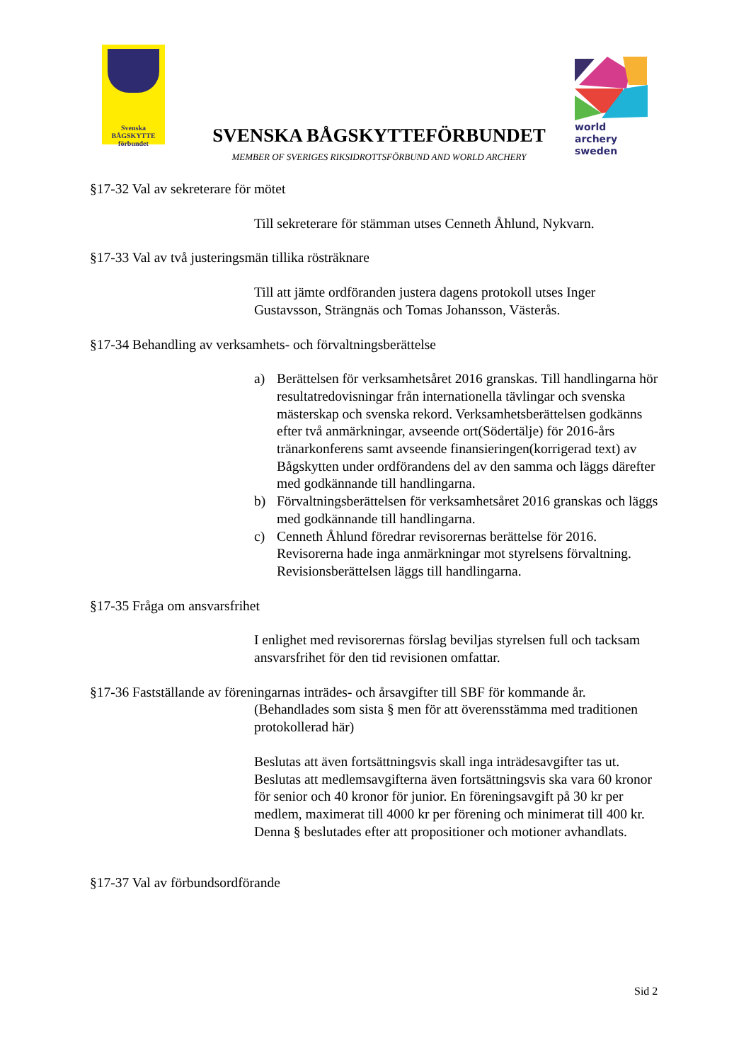Svenska
BÅGSKYTTE
förbundet
SVENSKA BÅGSKYTTEFÖRBUNDET
MEMBER OF SVERIGES RIKSIDROTTSFÖRBUND AND WORLD ARCHERY
world archery
sweden
§17-32 Val av sekreterare för mötet
Till sekreterare för stämman utses Cenneth Åhlund, Nykvarn.
§17-33 Val av två justeringsmän tillika rösträknare
Till att jämte ordföranden justera dagens protokoll utses Inger Gustavsson, Strängnäs och Tomas Johansson, Västerås.
§17-34 Behandling av verksamhets- och förvaltningsberättelse
a) Berättelsen för verksamhetsåret 2016 granskas. Till handlingarna hör resultatredovisningar från internationella tävlingar och svenska mästerskap och svenska rekord. Verksamhetsberättelsen godkänns efter två anmärkningar, avseende ort(Södertälje) för 2016-års tränarkonferens samt avseende finansieringen(korrigerad text) av Bågskytten under ordförandens del av den samma och läggs därefter med godkännande till handlingarna.
b) Förvaltningsberättelsen för verksamhetsåret 2016 granskas och läggs med godkännande till handlingarna.
c) Cenneth Åhlund föredrar revisorernas berättelse för 2016. Revisorerna hade inga anmärkningar mot styrelsens förvaltning. Revisionsberättelsen läggs till handlingarna.
§17-35 Fråga om ansvarsfrihet
I enlighet med revisorernas förslag beviljas styrelsen full och tacksam ansvarsfrihet för den tid revisionen omfattar.
§17-36 Fastställande av föreningarnas inträdes- och årsavgifter till SBF för kommande år.
(Behandlades som sista § men för att överensstämma med traditionen protokollerad här)
Beslutas att även fortsättningsvis skall inga inträdesavgifter tas ut. Beslutas att medlemsavgifterna även fortsättningsvis ska vara 60 kronor för senior och 40 kronor för junior. En föreningsavgift på 30 kr per medlem, maximerat till 4000 kr per förening och minimerat till 400 kr.
Denna § beslutades efter att propositioner och motioner avhandlats.
§17-37 Val av förbundsordförande
Sid 2